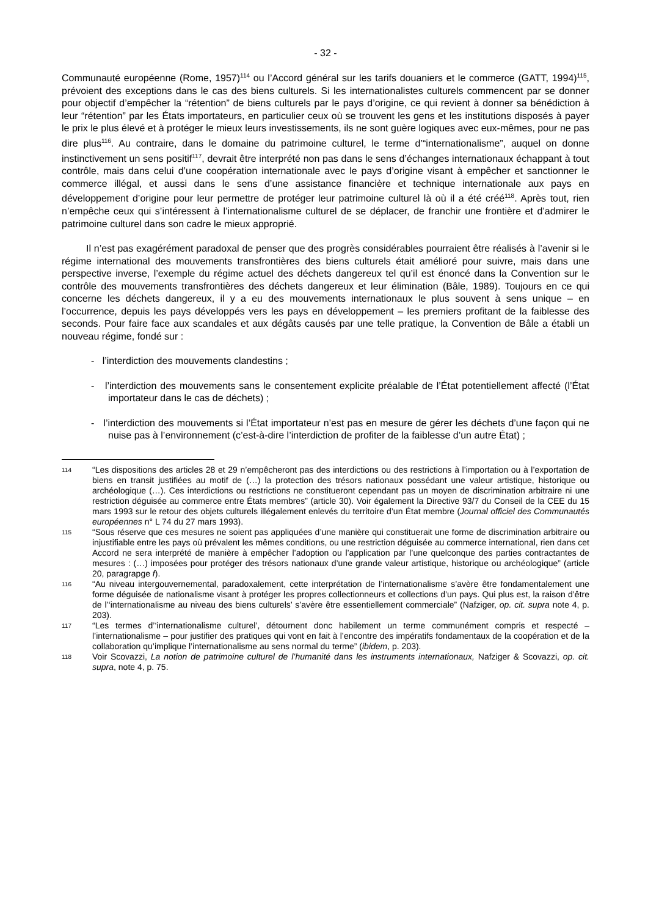- 32 -
Communauté européenne (Rome, 1957)<sup>114</sup> ou l’Accord général sur les tarifs douaniers et le commerce (GATT, 1994)<sup>115</sup>, prévoient des exceptions dans le cas des biens culturels. Si les internationalistes culturels commencent par se donner pour objectif d’empêcher la “rétention” de biens culturels par le pays d’origine, ce qui revient à donner sa bénédiction à leur “rétention” par les États importateurs, en particulier ceux où se trouvent les gens et les institutions disposés à payer le prix le plus élevé et à protéger le mieux leurs investissements, ils ne sont guère logiques avec eux-mêmes, pour ne pas dire plus<sup>116</sup>. Au contraire, dans le domaine du patrimoine culturel, le terme d’“internationalisme”, auquel on donne instinctivement un sens positif<sup>117</sup>, devrait être interprété non pas dans le sens d’échanges internationaux échappant à tout contrôle, mais dans celui d’une coopération internationale avec le pays d’origine visant à empêcher et sanctionner le commerce illégal, et aussi dans le sens d’une assistance financière et technique internationale aux pays en développement d’origine pour leur permettre de protéger leur patrimoine culturel là où il a été créé<sup>118</sup>. Après tout, rien n’empêche ceux qui s’intéressent à l’internationalisme culturel de se déplacer, de franchir une frontière et d’admirer le patrimoine culturel dans son cadre le mieux approprié.
Il n’est pas exagérément paradoxal de penser que des progrès considérables pourraient être réalisés à l’avenir si le régime international des mouvements transfrontières des biens culturels était amélioré pour suivre, mais dans une perspective inverse, l’exemple du régime actuel des déchets dangereux tel qu’il est énoncé dans la Convention sur le contrôle des mouvements transfrontières des déchets dangereux et leur élimination (Bâle, 1989). Toujours en ce qui concerne les déchets dangereux, il y a eu des mouvements internationaux le plus souvent à sens unique – en l’occurrence, depuis les pays développés vers les pays en développement – les premiers profitant de la faiblesse des seconds. Pour faire face aux scandales et aux dégâts causés par une telle pratique, la Convention de Bâle a établi un nouveau régime, fondé sur :
- l’interdiction des mouvements clandestins ;
- l’interdiction des mouvements sans le consentement explicite préalable de l’État potentiellement affecté (l’État importateur dans le cas de déchets) ;
- l’interdiction des mouvements si l’État importateur n’est pas en mesure de gérer les déchets d’une façon qui ne nuise pas à l’environnement (c’est-à-dire l’interdiction de profiter de la faiblesse d’un autre État) ;
114
“Les dispositions des articles 28 et 29 n’empêcheront pas des interdictions ou des restrictions à l’importation ou à l’exportation de biens en transit justifiées au motif de (…) la protection des trésors nationaux possédant une valeur artistique, historique ou archéologique (…). Ces interdictions ou restrictions ne constitueront cependant pas un moyen de discrimination arbitraire ni une restriction déguisée au commerce entre États membres” (article 30). Voir également la Directive 93/7 du Conseil de la CEE du 15 mars 1993 sur le retour des objets culturels illégalement enlevés du territoire d’un État membre (Journal officiel des Communautés européennes n° L 74 du 27 mars 1993).
115
“Sous réserve que ces mesures ne soient pas appliquées d’une manière qui constituerait une forme de discrimination arbitraire ou injustifiable entre les pays où prévalent les mêmes conditions, ou une restriction déguisée au commerce international, rien dans cet Accord ne sera interprété de manière à empêcher l’adoption ou l’application par l’une quelconque des parties contractantes de mesures : (…) imposées pour protéger des trésors nationaux d’une grande valeur artistique, historique ou archéologique” (article 20, paragrapge f).
116
“Au niveau intergouvernemental, paradoxalement, cette interprétation de l’internationalisme s’avère être fondamentalement une forme déguisée de nationalisme visant à protéger les propres collectionneurs et collections d’un pays. Qui plus est, la raison d’être de l’‘internationalisme au niveau des biens culturels’ s’avère être essentiellement commerciale” (Nafziger, op. cit. supra note 4, p. 203).
117
“Les termes d’‘internationalisme culturel’, détournent donc habilement un terme communément compris et respecté – l’internationalisme – pour justifier des pratiques qui vont en fait à l’encontre des impératifs fondamentaux de la coopération et de la collaboration qu’implique l’internationalisme au sens normal du terme” (ibidem, p. 203).
118
Voir Scovazzi, La notion de patrimoine culturel de l’humanité dans les instruments internationaux, Nafziger & Scovazzi, op. cit. supra, note 4, p. 75.